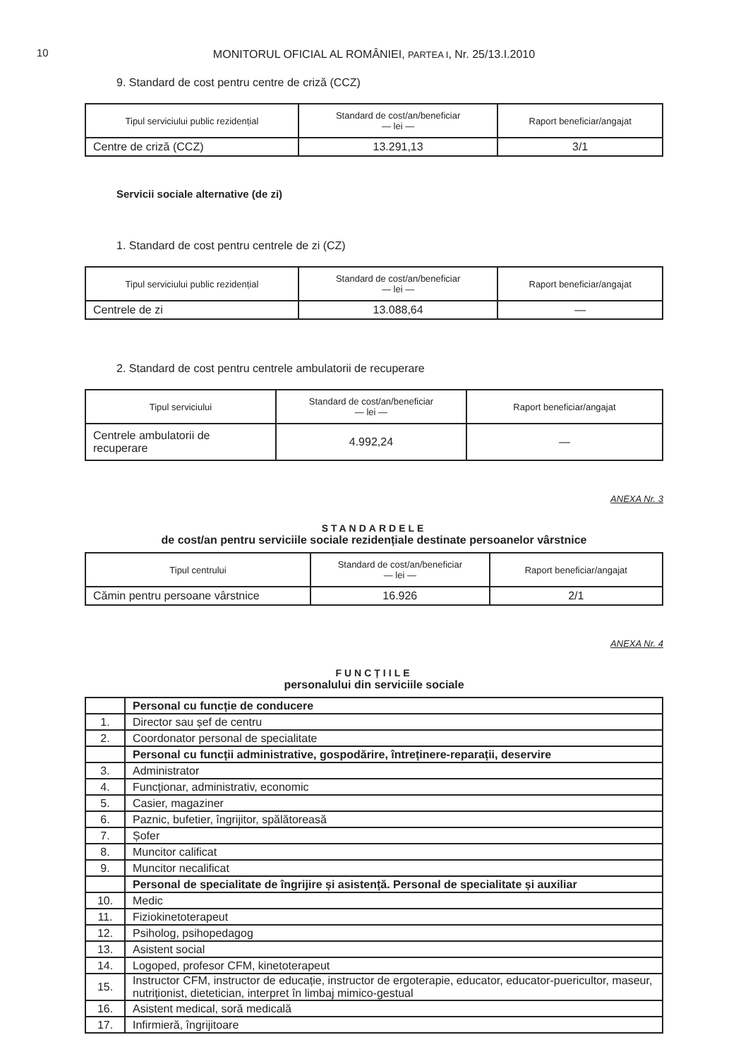10
MONITORUL OFICIAL AL ROMÂNIEI, PARTEA I, Nr. 25/13.I.2010
9. Standard de cost pentru centre de criză (CCZ)
| Tipul serviciului public rezidențial | Standard de cost/an/beneficiar — lei — | Raport beneficiar/angajat |
| --- | --- | --- |
| Centre de criză (CCZ) | 13.291,13 | 3/1 |
Servicii sociale alternative (de zi)
1. Standard de cost pentru centrele de zi (CZ)
| Tipul serviciului public rezidențial | Standard de cost/an/beneficiar — lei — | Raport beneficiar/angajat |
| --- | --- | --- |
| Centrele de zi | 13.088,64 | — |
2. Standard de cost pentru centrele ambulatorii de recuperare
| Tipul serviciului | Standard de cost/an/beneficiar — lei — | Raport beneficiar/angajat |
| --- | --- | --- |
| Centrele ambulatorii de recuperare | 4.992,24 | — |
ANEXA Nr. 3
STANDARDELE
de cost/an pentru serviciile sociale rezidențiale destinate persoanelor vârstnice
| Tipul centrului | Standard de cost/an/beneficiar — lei — | Raport beneficiar/angajat |
| --- | --- | --- |
| Cămin pentru persoane vârstnice | 16.926 | 2/1 |
ANEXA Nr. 4
FUNCȚIILE
personalului din serviciile sociale
| | Personal cu funcție de conducere |
| 1. | Director sau șef de centru |
| 2. | Coordonator personal de specialitate |
| | Personal cu funcții administrative, gospodărire, întreținere-reparații, deservire |
| 3. | Administrator |
| 4. | Funcționar, administrativ, economic |
| 5. | Casier, magaziner |
| 6. | Paznic, bufetier, îngrijitor, spălătoreasă |
| 7. | Șofer |
| 8. | Muncitor calificat |
| 9. | Muncitor necalificat |
| | Personal de specialitate de îngrijire și asistență. Personal de specialitate și auxiliar |
| 10. | Medic |
| 11. | Fiziokinetoterapeut |
| 12. | Psiholog, psihopedagog |
| 13. | Asistent social |
| 14. | Logoped, profesor CFM, kinetoterapeut |
| 15. | Instructor CFM, instructor de educație, instructor de ergoterapie, educator, educator-puericultor, maseur, nutriționist, dietetician, interpret în limbaj mimico-gestual |
| 16. | Asistent medical, soră medicală |
| 17. | Infirmieră, îngrijitoare |